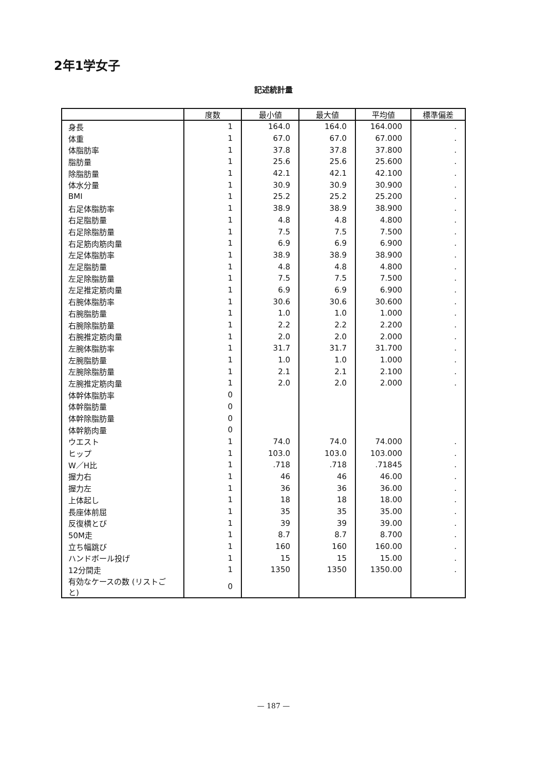2年1学女子
記述統計量
| | 度数 | 最小値 | 最大値 | 平均値 | 標準偏差 |
| --- | --- | --- | --- | --- | --- |
| 身長 | 1 | 164.0 | 164.0 | 164.000 | . |
| 体重 | 1 | 67.0 | 67.0 | 67.000 | . |
| 体脂肪率 | 1 | 37.8 | 37.8 | 37.800 | . |
| 脂肪量 | 1 | 25.6 | 25.6 | 25.600 | . |
| 除脂肪量 | 1 | 42.1 | 42.1 | 42.100 | . |
| 体水分量 | 1 | 30.9 | 30.9 | 30.900 | . |
| BMI | 1 | 25.2 | 25.2 | 25.200 | . |
| 右足体脂肪率 | 1 | 38.9 | 38.9 | 38.900 | . |
| 右足脂肪量 | 1 | 4.8 | 4.8 | 4.800 | . |
| 右足除脂肪量 | 1 | 7.5 | 7.5 | 7.500 | . |
| 右足筋肉筋肉量 | 1 | 6.9 | 6.9 | 6.900 | . |
| 左足体脂肪率 | 1 | 38.9 | 38.9 | 38.900 | . |
| 左足脂肪量 | 1 | 4.8 | 4.8 | 4.800 | . |
| 左足除脂肪量 | 1 | 7.5 | 7.5 | 7.500 | . |
| 左足推定筋肉量 | 1 | 6.9 | 6.9 | 6.900 | . |
| 右腕体脂肪率 | 1 | 30.6 | 30.6 | 30.600 | . |
| 右腕脂肪量 | 1 | 1.0 | 1.0 | 1.000 | . |
| 右腕除脂肪量 | 1 | 2.2 | 2.2 | 2.200 | . |
| 右腕推定筋肉量 | 1 | 2.0 | 2.0 | 2.000 | . |
| 左腕体脂肪率 | 1 | 31.7 | 31.7 | 31.700 | . |
| 左腕脂肪量 | 1 | 1.0 | 1.0 | 1.000 | . |
| 左腕除脂肪量 | 1 | 2.1 | 2.1 | 2.100 | . |
| 左腕推定筋肉量 | 1 | 2.0 | 2.0 | 2.000 | . |
| 体幹体脂肪率 | 0 | | | | |
| 体幹脂肪量 | 0 | | | | |
| 体幹除脂肪量 | 0 | | | | |
| 体幹筋肉量 | 0 | | | | |
| ウエスト | 1 | 74.0 | 74.0 | 74.000 | . |
| ヒップ | 1 | 103.0 | 103.0 | 103.000 | . |
| W／H比 | 1 | .718 | .718 | .71845 | . |
| 握力右 | 1 | 46 | 46 | 46.00 | . |
| 握力左 | 1 | 36 | 36 | 36.00 | . |
| 上体起し | 1 | 18 | 18 | 18.00 | . |
| 長座体前屈 | 1 | 35 | 35 | 35.00 | . |
| 反復横とび | 1 | 39 | 39 | 39.00 | . |
| 50M走 | 1 | 8.7 | 8.7 | 8.700 | . |
| 立ち幅跳び | 1 | 160 | 160 | 160.00 | . |
| ハンドボール投げ | 1 | 15 | 15 | 15.00 | . |
| 12分間走 | 1 | 1350 | 1350 | 1350.00 | . |
| 有効なケースの数 (リストごと) | 0 | | | | |
— 187 —